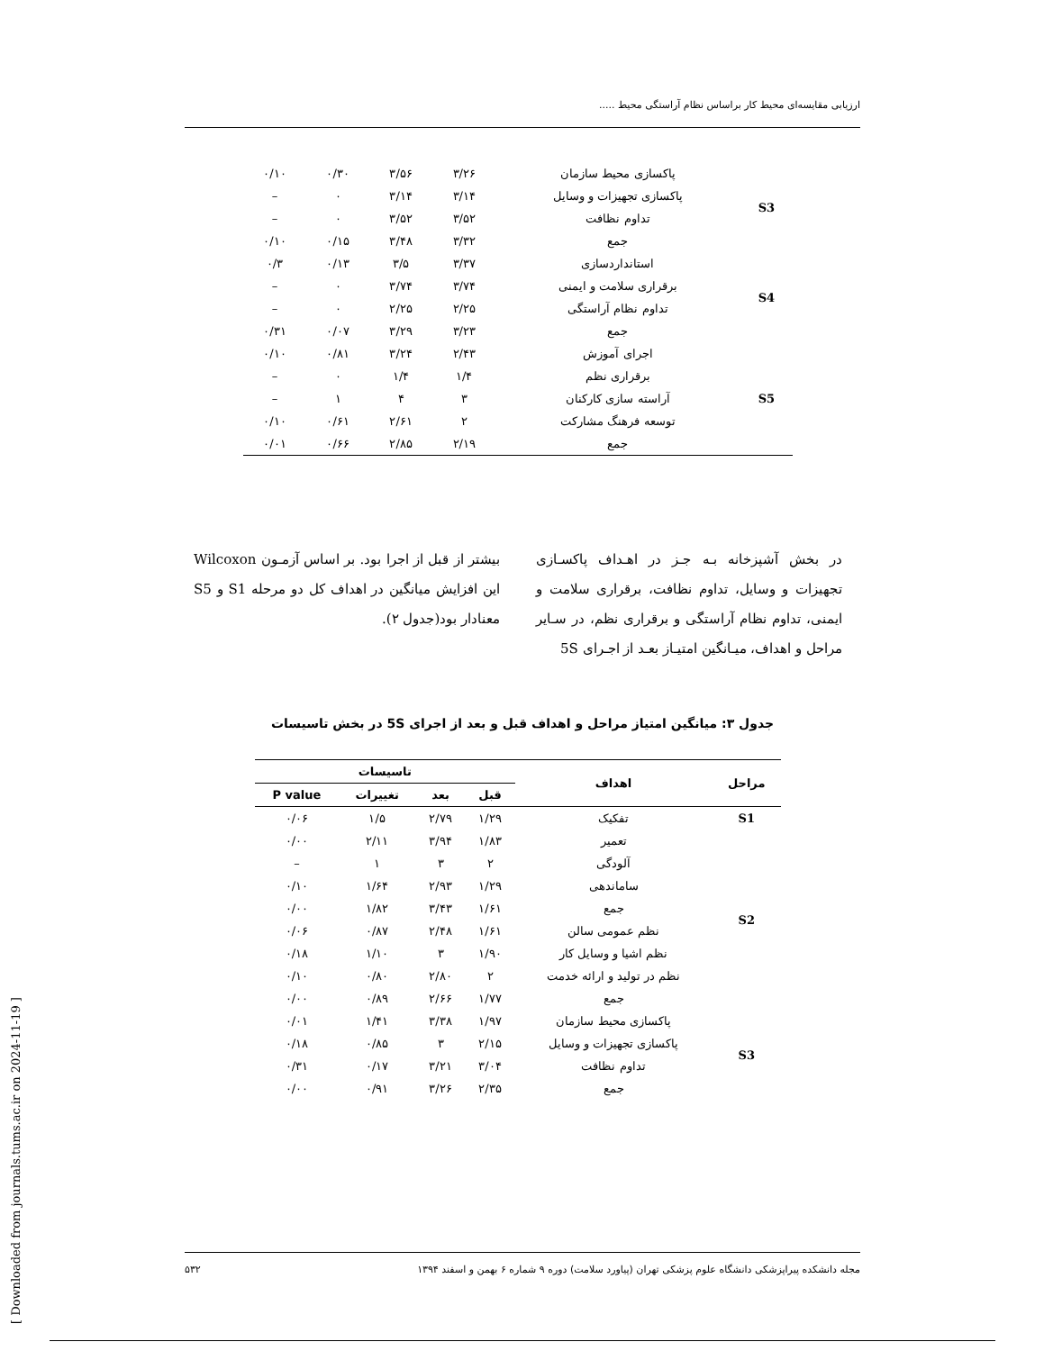ارزیابی مقایسه‌ای محیط کار براساس نظام آراستگی محیط .....
| S3 | پاکسازی محیط سازمان | ۳/۲۶ | ۳/۵۶ | ۰/۳۰ | ۰/۱۰ |
| | پاکسازی تجهیزات و وسایل | ۳/۱۴ | ۳/۱۴ | ۰ | – |
| | تداوم نظافت | ۳/۵۲ | ۳/۵۲ | ۰ | – |
| | جمع | ۳/۳۲ | ۳/۴۸ | ۰/۱۵ | ۰/۱۰ |
| S4 | استانداردسازی | ۳/۳۷ | ۳/۵ | ۰/۱۳ | ۰/۳ |
| | برقراری سلامت و ایمنی | ۳/۷۴ | ۳/۷۴ | ۰ | – |
| | تداوم نظام آراستگی | ۲/۲۵ | ۲/۲۵ | ۰ | – |
| | جمع | ۳/۲۳ | ۳/۲۹ | ۰/۰۷ | ۰/۳۱ |
| S5 | اجرای آموزش | ۲/۴۳ | ۳/۲۴ | ۰/۸۱ | ۰/۱۰ |
| | برقراری نظم | ۱/۴ | ۱/۴ | ۰ | – |
| | آراسته سازی کارکنان | ۳ | ۴ | ۱ | – |
| | توسعه فرهنگ مشارکت | ۲ | ۲/۶۱ | ۰/۶۱ | ۰/۱۰ |
| | جمع | ۲/۱۹ | ۲/۸۵ | ۰/۶۶ | ۰/۰۱ |
در بخش آشپزخانه بـه جـز در اهـداف پاکسـازی تجهیزات و وسایل، تداوم نظافت، برقراری سلامت و ایمنی، تداوم نظام آراستگی و برقراری نظم، در سـایر مراحل و اهداف، میـانگین امتیـاز بعـد از اجـرای 5S
بیشتر از قبل از اجرا بود. بر اساس آزمـون Wilcoxon این افزایش میانگین در اهداف کل دو مرحله S1 و S5 معنادار بود(جدول ۲).
جدول ۳: میانگین امتیاز مراحل و اهداف قبل و بعد از اجرای 5S در بخش تاسیسات
| مراحل | اهداف | تاسیسات | | | |
| --- | --- | --- | --- | --- | --- |
| | | قبل | بعد | تغییرات | P value |
| S1 | تفکیک | ۱/۲۹ | ۲/۷۹ | ۱/۵ | ۰/۰۶ |
| S2 | تعمیر | ۱/۸۳ | ۳/۹۴ | ۲/۱۱ | ۰/۰۰ |
| | آلودگی | ۲ | ۳ | ۱ | – |
| | ساماندهی | ۱/۲۹ | ۲/۹۳ | ۱/۶۴ | ۰/۱۰ |
| | جمع | ۱/۶۱ | ۳/۴۳ | ۱/۸۲ | ۰/۰۰ |
| | نظم عمومی سالن | ۱/۶۱ | ۲/۴۸ | ۰/۸۷ | ۰/۰۶ |
| | نظم اشیا و وسایل کار | ۱/۹۰ | ۳ | ۱/۱۰ | ۰/۱۸ |
| | نظم در تولید و ارائه خدمت | ۲ | ۲/۸۰ | ۰/۸۰ | ۰/۱۰ |
| | جمع | ۱/۷۷ | ۲/۶۶ | ۰/۸۹ | ۰/۰۰ |
| S3 | پاکسازی محیط سازمان | ۱/۹۷ | ۳/۳۸ | ۱/۴۱ | ۰/۰۱ |
| | پاکسازی تجهیزات و وسایل | ۲/۱۵ | ۳ | ۰/۸۵ | ۰/۱۸ |
| | تداوم نظافت | ۳/۰۴ | ۳/۲۱ | ۰/۱۷ | ۰/۳۱ |
| | جمع | ۲/۳۵ | ۳/۲۶ | ۰/۹۱ | ۰/۰۰ |
مجله دانشکده پیراپزشکی دانشگاه علوم پزشکی تهران (پیاورد سلامت) دوره ۹ شماره ۶ بهمن و اسفند ۱۳۹۴ ۵۳۲
[ Downloaded from journals.tums.ac.ir on 2024-11-19 ]